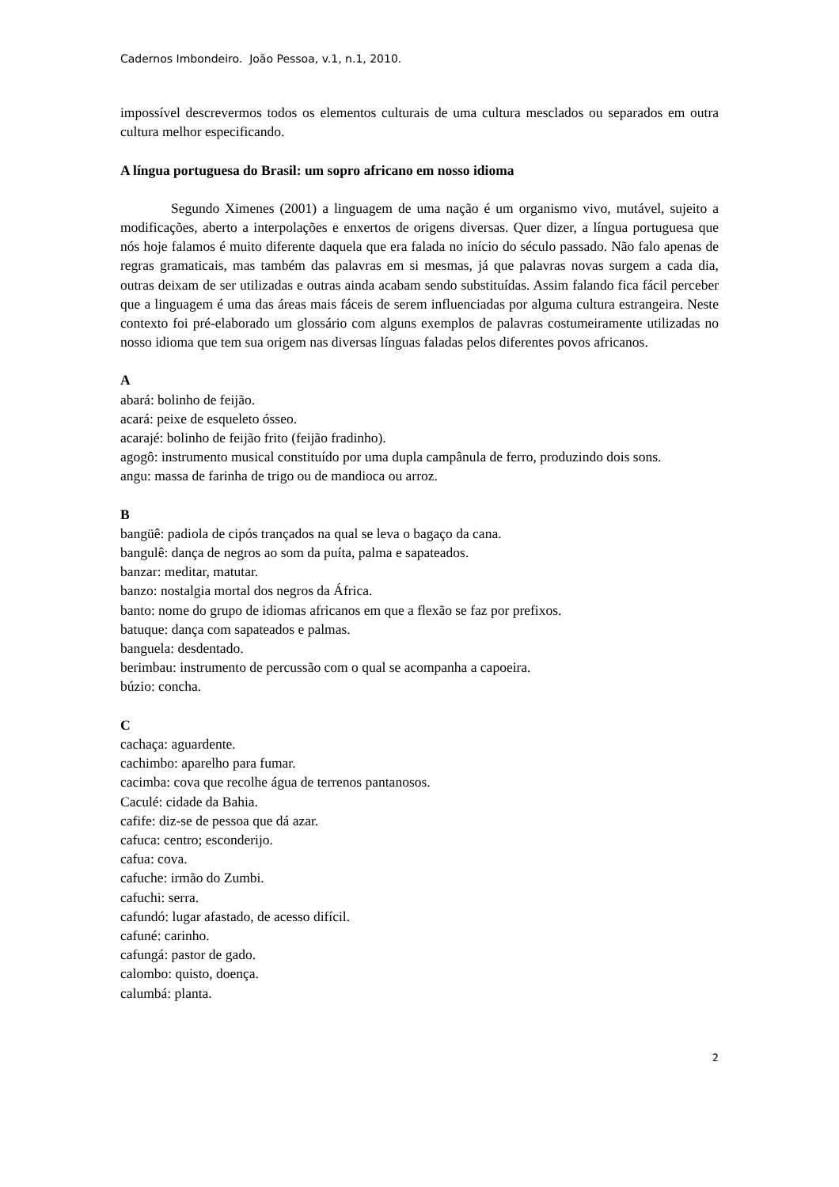Cadernos Imbondeiro. João Pessoa, v.1, n.1, 2010.
impossível descrevermos todos os elementos culturais de uma cultura mesclados ou separados em outra cultura melhor especificando.
A língua portuguesa do Brasil: um sopro africano em nosso idioma
Segundo Ximenes (2001) a linguagem de uma nação é um organismo vivo, mutável, sujeito a modificações, aberto a interpolações e enxertos de origens diversas. Quer dizer, a língua portuguesa que nós hoje falamos é muito diferente daquela que era falada no início do século passado. Não falo apenas de regras gramaticais, mas também das palavras em si mesmas, já que palavras novas surgem a cada dia, outras deixam de ser utilizadas e outras ainda acabam sendo substituídas. Assim falando fica fácil perceber que a linguagem é uma das áreas mais fáceis de serem influenciadas por alguma cultura estrangeira. Neste contexto foi pré-elaborado um glossário com alguns exemplos de palavras costumeiramente utilizadas no nosso idioma que tem sua origem nas diversas línguas faladas pelos diferentes povos africanos.
A
abará: bolinho de feijão.
acará: peixe de esqueleto ósseo.
acarajé: bolinho de feijão frito (feijão fradinho).
agogô: instrumento musical constituído por uma dupla campânula de ferro, produzindo dois sons.
angu: massa de farinha de trigo ou de mandioca ou arroz.
B
bangüê: padiola de cipós trançados na qual se leva o bagaço da cana.
bangulê: dança de negros ao som da puíta, palma e sapateados.
banzar: meditar, matutar.
banzo: nostalgia mortal dos negros da África.
banto: nome do grupo de idiomas africanos em que a flexão se faz por prefixos.
batuque: dança com sapateados e palmas.
banguela: desdentado.
berimbau: instrumento de percussão com o qual se acompanha a capoeira.
búzio: concha.
C
cachaça: aguardente.
cachimbo: aparelho para fumar.
cacimba: cova que recolhe água de terrenos pantanosos.
Caculé: cidade da Bahia.
cafife: diz-se de pessoa que dá azar.
cafuca: centro; esconderijo.
cafua: cova.
cafuche: irmão do Zumbi.
cafuchi: serra.
cafundó: lugar afastado, de acesso difícil.
cafuné: carinho.
cafungá: pastor de gado.
calombo: quisto, doença.
calumbá: planta.
2